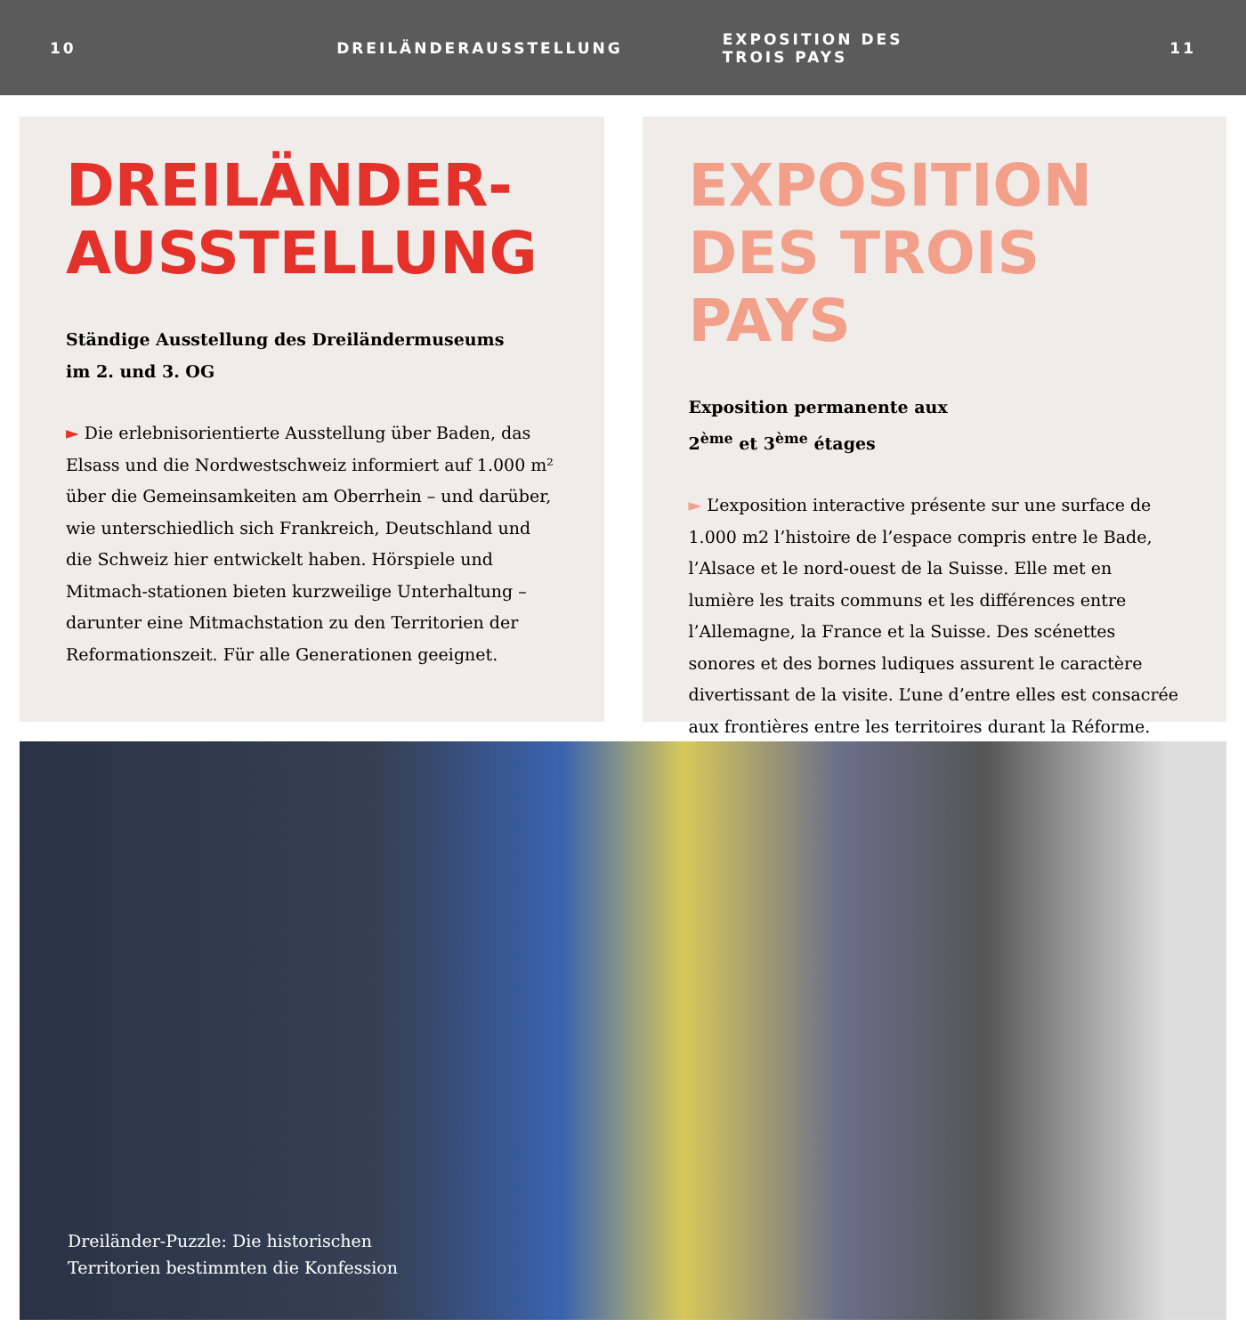10 DREILÄNDERAUSSTELLUNG EXPOSITION DES TROIS PAYS 11
DREILÄNDER-
AUSSTELLUNG
Ständige Ausstellung des Dreiländermuseums
im 2. und 3. OG
► Die erlebnisorientierte Ausstellung über Baden, das Elsass und die Nordwestschweiz informiert auf 1.000 m² über die Gemeinsamkeiten am Oberrhein – und darüber, wie unterschiedlich sich Frankreich, Deutschland und die Schweiz hier entwickelt haben. Hörspiele und Mitmach-stationen bieten kurzweilige Unterhaltung – darunter eine Mitmachstation zu den Territorien der Reformationszeit. Für alle Generationen geeignet.
EXPOSITION
DES TROIS PAYS
Exposition permanente aux
2<sup>ème</sup> et 3<sup>ème</sup> étages
► L’exposition interactive présente sur une surface de 1.000 m2 l’histoire de l’espace compris entre le Bade, l’Alsace et le nord-ouest de la Suisse. Elle met en lumière les traits communs et les différences entre l’Allemagne, la France et la Suisse. Des scénettes sonores et des bornes ludiques assurent le caractère divertissant de la visite. L’une d’entre elles est consacrée aux frontières entre les territoires durant la Réforme.
Dreiländer-Puzzle: Die historischen
Territorien bestimmten die Konfession